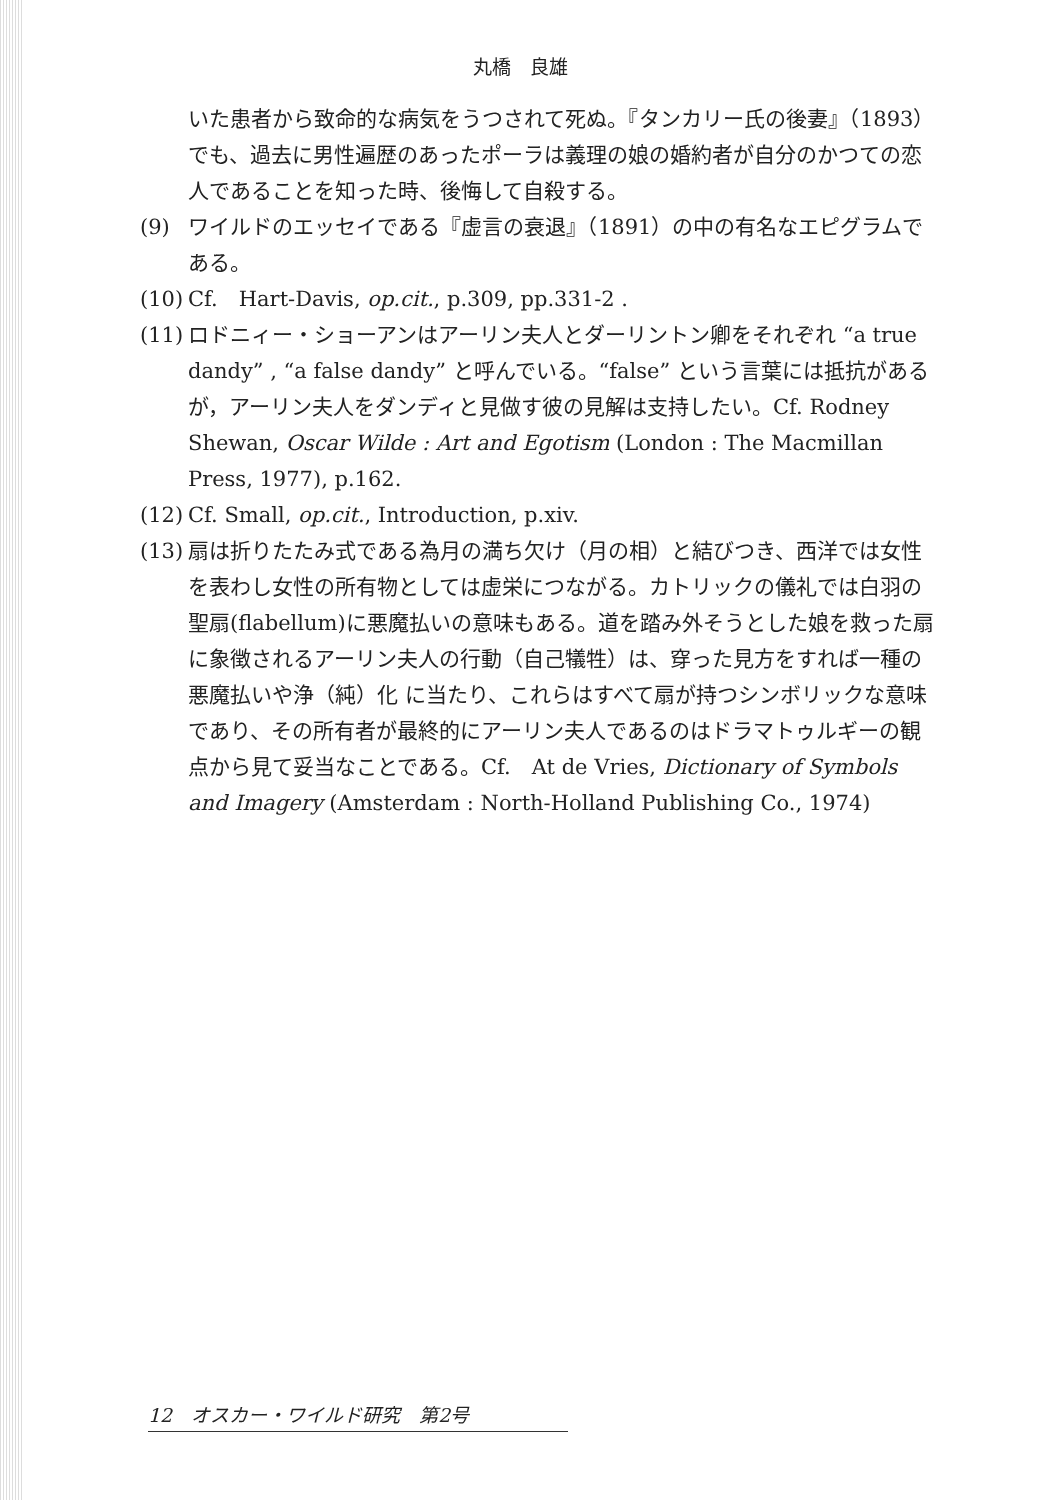丸橋　良雄
いた患者から致命的な病気をうつされて死ぬ。『タンカリー氏の後妻』（1893）でも、過去に男性遍歴のあったポーラは義理の娘の婚約者が自分のかつての恋人であることを知った時、後悔して自殺する。
(9) ワイルドのエッセイである『虚言の衰退』（1891）の中の有名なエピグラムである。
(10) Cf.　Hart-Davis, op.cit., p.309, pp.331-2 .
(11) ロドニィー・ショーアンはアーリン夫人とダーリントン卿をそれぞれ “a true dandy” , “a false dandy” と呼んでいる。“false” という言葉には抵抗があるが，アーリン夫人をダンディと見做す彼の見解は支持したい。Cf. Rodney Shewan, Oscar Wilde : Art and Egotism (London : The Macmillan Press, 1977), p.162.
(12) Cf. Small, op.cit., Introduction, p.xiv.
(13) 扇は折りたたみ式である為月の満ち欠け（月の相）と結びつき、西洋では女性を表わし女性の所有物としては虚栄につながる。カトリックの儀礼では白羽の聖扇(flabellum)に悪魔払いの意味もある。道を踏み外そうとした娘を救った扇に象徴されるアーリン夫人の行動（自己犠牲）は、穿った見方をすれば一種の悪魔払いや浄（純）化 に当たり、これらはすべて扇が持つシンボリックな意味であり、その所有者が最終的にアーリン夫人であるのはドラマトゥルギーの観点から見て妥当なことである。Cf.　At de Vries, Dictionary of Symbols and Imagery (Amsterdam : North-Holland Publishing Co., 1974)
12　オスカー・ワイルド研究　第2号